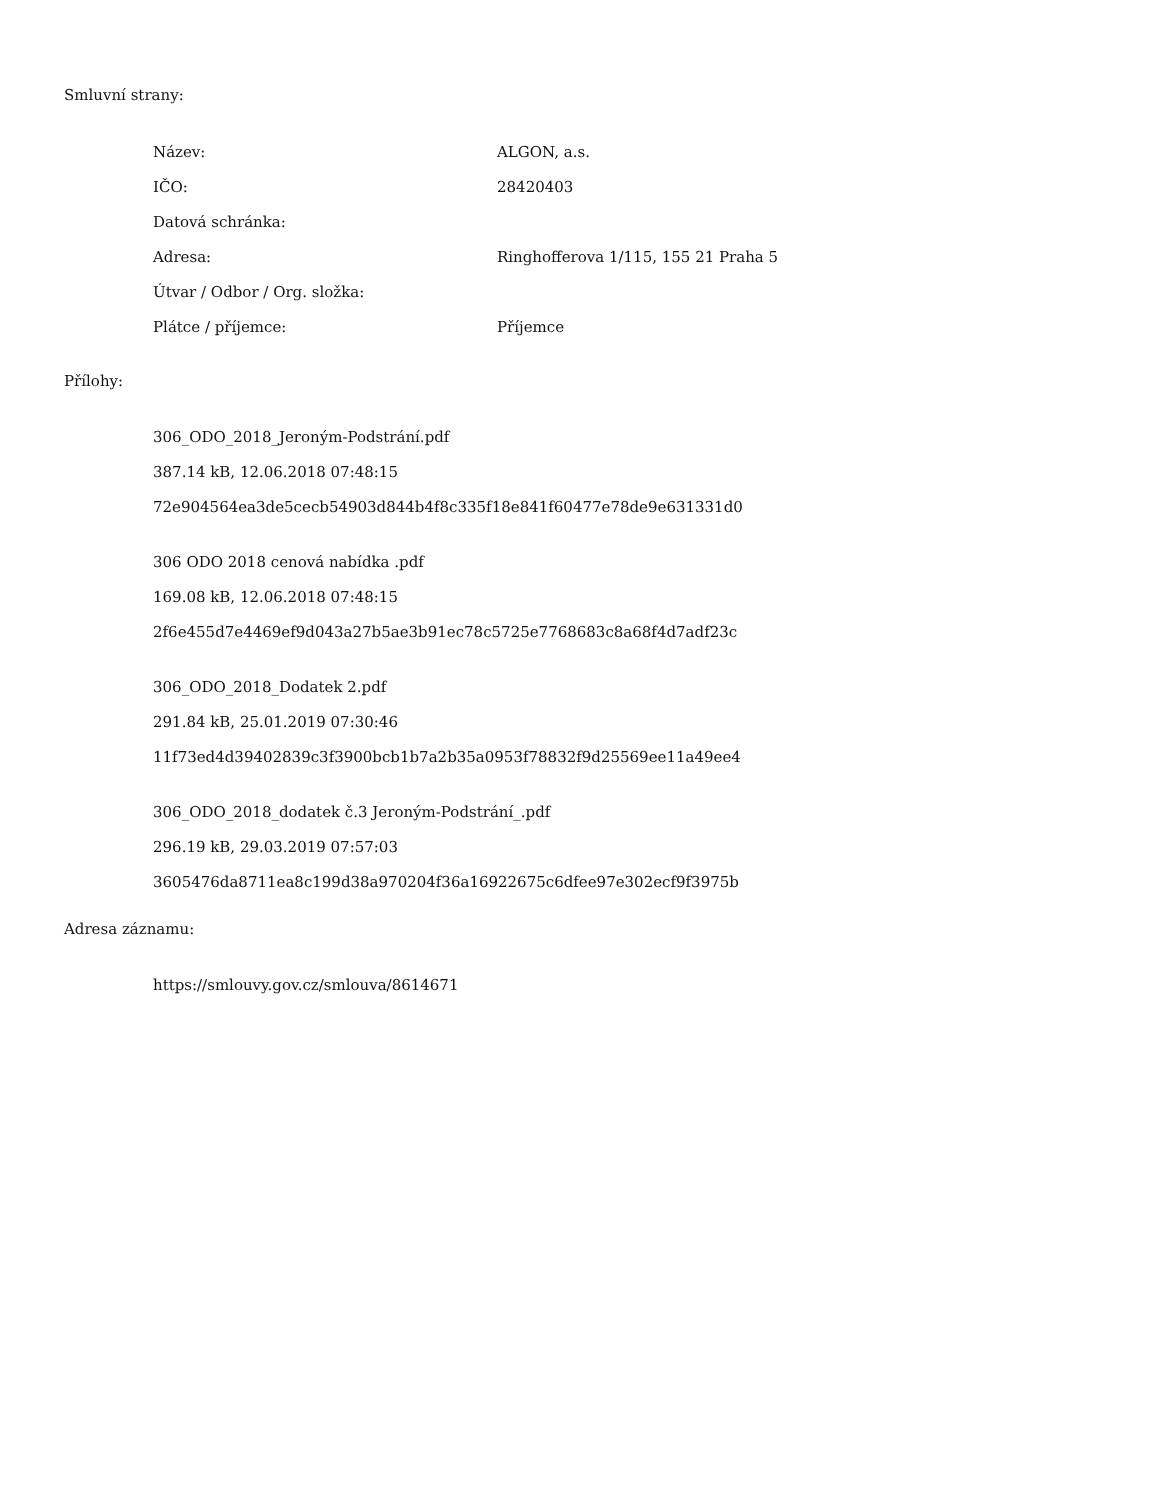Smluvní strany:
| Název: | ALGON, a.s. |
| IČO: | 28420403 |
| Datová schránka: | |
| Adresa: | Ringhofferova 1/115, 155 21 Praha 5 |
| Útvar / Odbor / Org. složka: | |
| Plátce / příjemce: | Příjemce |
Přílohy:
306_ODO_2018_Jeroným-Podstrání.pdf
387.14 kB, 12.06.2018 07:48:15
72e904564ea3de5cecb54903d844b4f8c335f18e841f60477e78de9e631331d0
306 ODO 2018 cenová nabídka .pdf
169.08 kB, 12.06.2018 07:48:15
2f6e455d7e4469ef9d043a27b5ae3b91ec78c5725e7768683c8a68f4d7adf23c
306_ODO_2018_Dodatek 2.pdf
291.84 kB, 25.01.2019 07:30:46
11f73ed4d39402839c3f3900bcb1b7a2b35a0953f78832f9d25569ee11a49ee4
306_ODO_2018_dodatek č.3 Jeroným-Podstrání_.pdf
296.19 kB, 29.03.2019 07:57:03
3605476da8711ea8c199d38a970204f36a16922675c6dfee97e302ecf9f3975b
Adresa záznamu:
https://smlouvy.gov.cz/smlouva/8614671